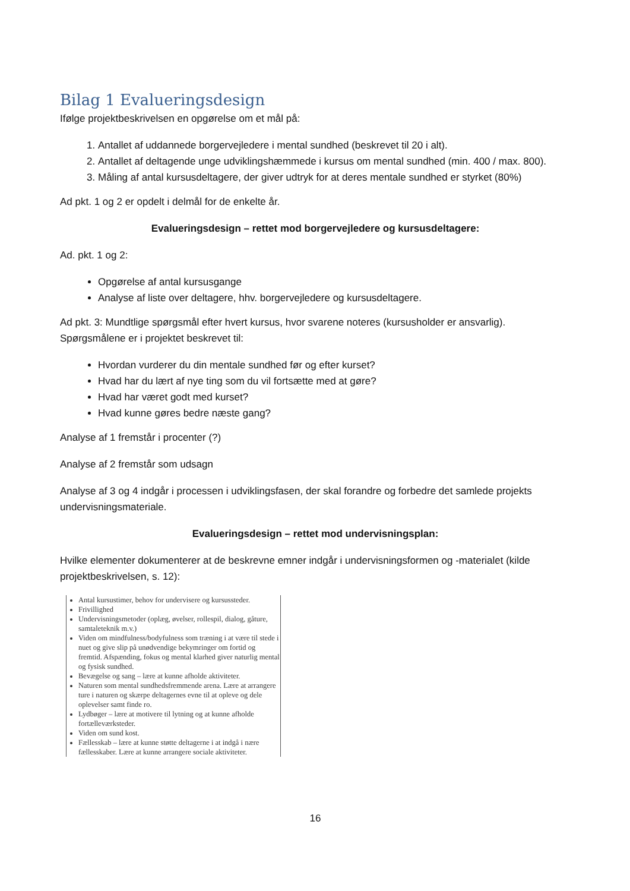Bilag 1 Evalueringsdesign
Ifølge projektbeskrivelsen en opgørelse om et mål på:
1. Antallet af uddannede borgervejledere i mental sundhed (beskrevet til 20 i alt).
2. Antallet af deltagende unge udviklingshæmmede i kursus om mental sundhed (min. 400 / max. 800).
3. Måling af antal kursusdeltagere, der giver udtryk for at deres mentale sundhed er styrket (80%)
Ad pkt. 1 og 2 er opdelt i delmål for de enkelte år.
Evalueringsdesign – rettet mod borgervejledere og kursusdeltagere:
Ad. pkt. 1 og 2:
Opgørelse af antal kursusgange
Analyse af liste over deltagere, hhv. borgervejledere og kursusdeltagere.
Ad pkt. 3: Mundtlige spørgsmål efter hvert kursus, hvor svarene noteres (kursusholder er ansvarlig). Spørgsmålene er i projektet beskrevet til:
Hvordan vurderer du din mentale sundhed før og efter kurset?
Hvad har du lært af nye ting som du vil fortsætte med at gøre?
Hvad har været godt med kurset?
Hvad kunne gøres bedre næste gang?
Analyse af 1 fremstår i procenter (?)
Analyse af 2 fremstår som udsagn
Analyse af 3 og 4 indgår i processen i udviklingsfasen, der skal forandre og forbedre det samlede projekts undervisningsmateriale.
Evalueringsdesign – rettet mod undervisningsplan:
Hvilke elementer dokumenterer at de beskrevne emner indgår i undervisningsformen og -materialet (kilde projektbeskrivelsen, s. 12):
Antal kursustimer, behov for undervisere og kursussteder.
Frivillighed
Undervisningsmetoder (oplæg, øvelser, rollespil, dialog, gåture, samtaleteknik m.v.)
Viden om mindfulness/bodyfulness som træning i at være til stede i nuet og give slip på unødvendige bekymringer om fortid og fremtid. Afspænding, fokus og mental klarhed giver naturlig mental og fysisk sundhed.
Bevægelse og sang – lære at kunne afholde aktiviteter.
Naturen som mental sundhedsfremmende arena. Lære at arrangere ture i naturen og skærpe deltagernes evne til at opleve og dele oplevelser samt finde ro.
Lydbøger – lære at motivere til lytning og at kunne afholde fortælleværksteder.
Viden om sund kost.
Fællesskab – lære at kunne støtte deltagerne i at indgå i nære fællesskaber. Lære at kunne arrangere sociale aktiviteter.
16